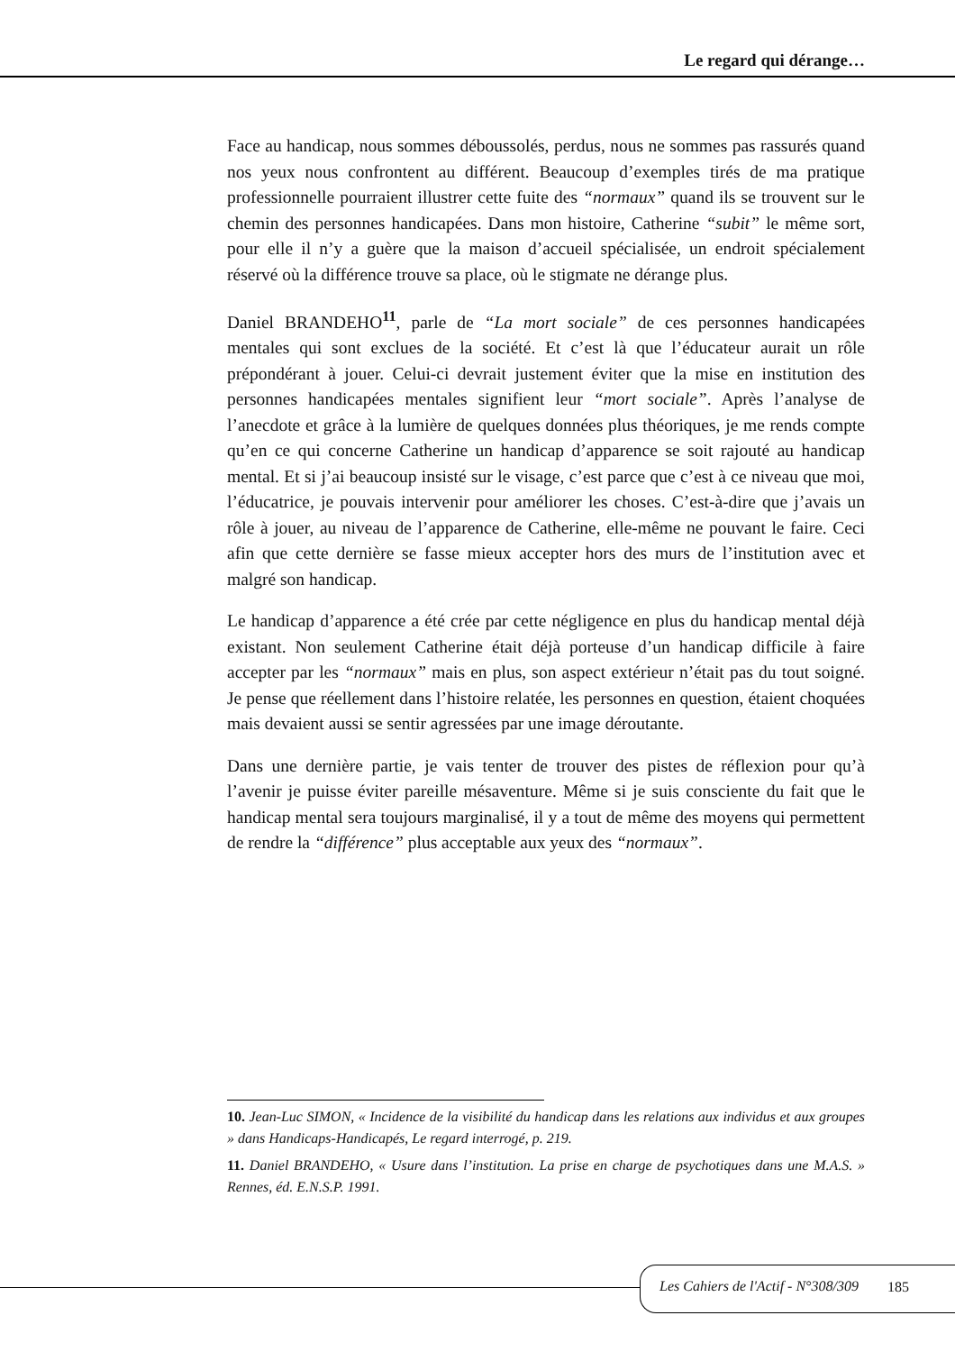Le regard qui dérange…
Face au handicap, nous sommes déboussolés, perdus, nous ne sommes pas rassurés quand nos yeux nous confrontent au différent. Beaucoup d’exemples tirés de ma pratique professionnelle pourraient illustrer cette fuite des “normaux” quand ils se trouvent sur le chemin des personnes handicapées. Dans mon histoire, Catherine “subit” le même sort, pour elle il n’y a guère que la maison d’accueil spécialisée, un endroit spécialement réservé où la différence trouve sa place, où le stigmate ne dérange plus.
Daniel BRANDEHO<sup>11</sup>, parle de “La mort sociale” de ces personnes handicapées mentales qui sont exclues de la société. Et c’est là que l’éducateur aurait un rôle prépondérant à jouer. Celui-ci devrait justement éviter que la mise en institution des personnes handicapées mentales signifient leur “mort sociale”. Après l’analyse de l’anecdote et grâce à la lumière de quelques données plus théoriques, je me rends compte qu’en ce qui concerne Catherine un handicap d’apparence se soit rajouté au handicap mental. Et si j’ai beaucoup insisté sur le visage, c’est parce que c’est à ce niveau que moi, l’éducatrice, je pouvais intervenir pour améliorer les choses. C’est-à-dire que j’avais un rôle à jouer, au niveau de l’apparence de Catherine, elle-même ne pouvant le faire. Ceci afin que cette dernière se fasse mieux accepter hors des murs de l’institution avec et malgré son handicap.
Le handicap d’apparence a été crée par cette négligence en plus du handicap mental déjà existant. Non seulement Catherine était déjà porteuse d’un handicap difficile à faire accepter par les “normaux” mais en plus, son aspect extérieur n’était pas du tout soigné. Je pense que réellement dans l’histoire relatée, les personnes en question, étaient choquées mais devaient aussi se sentir agressées par une image déroutante.
Dans une dernière partie, je vais tenter de trouver des pistes de réflexion pour qu’à l’avenir je puisse éviter pareille mésaventure. Même si je suis consciente du fait que le handicap mental sera toujours marginalisé, il y a tout de même des moyens qui permettent de rendre la “différence” plus acceptable aux yeux des “normaux”.
10. Jean-Luc SIMON, « Incidence de la visibilité du handicap dans les relations aux individus et aux groupes » dans Handicaps-Handicapés, Le regard interrogé, p. 219.
11. Daniel BRANDEHO, « Usure dans l’institution. La prise en charge de psychotiques dans une M.A.S. » Rennes, éd. E.N.S.P. 1991.
Les Cahiers de l'Actif - N°308/309 185